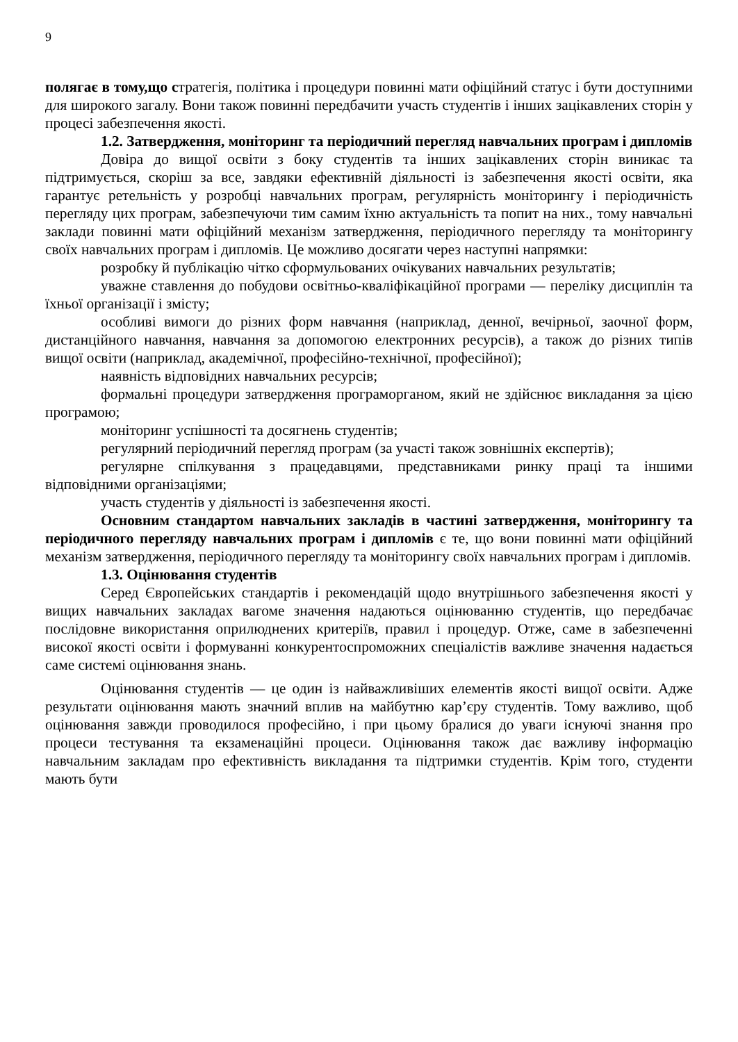9
полягає в тому,що стратегія, політика і процедури повинні мати офіційний статус і бути доступними для широкого загалу. Вони також повинні передбачити участь студентів і інших зацікавлених сторін у процесі забезпечення якості.
1.2. Затвердження, моніторинг та періодичний перегляд навчальних програм і дипломів
Довіра до вищої освіти з боку студентів та інших зацікавлених сторін виникає та підтримується, скоріш за все, завдяки ефективній діяльності із забезпечення якості освіти, яка гарантує ретельність у розробці навчальних програм, регулярність моніторингу і періодичність перегляду цих програм, забезпечуючи тим самим їхню актуальність та попит на них., тому навчальні заклади повинні мати офіційний механізм затвердження, періодичного перегляду та моніторингу своїх навчальних програм і дипломів. Це можливо досягати через наступні напрямки:
розробку й публікацію чітко сформульованих очікуваних навчальних результатів;
уважне ставлення до побудови освітньо-кваліфікаційної програми — переліку дисциплін та їхньої організації і змісту;
особливі вимоги до різних форм навчання (наприклад, денної, вечірньої, заочної форм, дистанційного навчання, навчання за допомогою електронних ресурсів), а також до різних типів вищої освіти (наприклад, академічної, професійно-технічної, професійної);
наявність відповідних навчальних ресурсів;
формальні процедури затвердження програморганом, який не здійснює викладання за цією програмою;
моніторинг успішності та досягнень студентів;
регулярний періодичний перегляд програм (за участі також зовнішніх експертів);
регулярне спілкування з працедавцями, представниками ринку праці та іншими відповідними організаціями;
участь студентів у діяльності із забезпечення якості.
Основним стандартом навчальних закладів в частині затвердження, моніторингу та періодичного перегляду навчальних програм і дипломів є те, що вони повинні мати офіційний механізм затвердження, періодичного перегляду та моніторингу своїх навчальних програм і дипломів.
1.3. Оцінювання студентів
Серед Європейських стандартів і рекомендацій щодо внутрішнього забезпечення якості у вищих навчальних закладах вагоме значення надаються оцінюванню студентів, що передбачає послідовне використання оприлюднених критеріїв, правил і процедур. Отже, саме в забезпеченні високої якості освіти і формуванні конкурентоспроможних спеціалістів важливе значення надається саме системі оцінювання знань.
Оцінювання студентів — це один із найважливіших елементів якості вищої освіти. Адже результати оцінювання мають значний вплив на майбутню кар’єру студентів. Тому важливо, щоб оцінювання завжди проводилося професійно, і при цьому бралися до уваги існуючі знання про процеси тестування та екзаменаційні процеси. Оцінювання також дає важливу інформацію навчальним закладам про ефективність викладання та підтримки студентів. Крім того, студенти мають бути